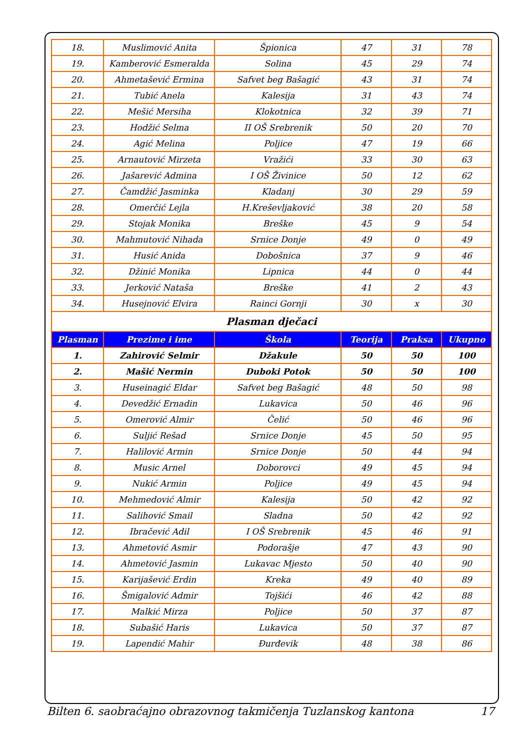| 18. | Muslimović Anita | Špionica | 47 | 31 | 78 |
| 19. | Kamberović Esmeralda | Solina | 45 | 29 | 74 |
| 20. | Ahmetašević Ermina | Safvet beg Bašagić | 43 | 31 | 74 |
| 21. | Tubić Anela | Kalesija | 31 | 43 | 74 |
| 22. | Mešić Mersiha | Klokotnica | 32 | 39 | 71 |
| 23. | Hodžić Selma | II OŠ Srebrenik | 50 | 20 | 70 |
| 24. | Agić Melina | Poljice | 47 | 19 | 66 |
| 25. | Arnautović Mirzeta | Vražići | 33 | 30 | 63 |
| 26. | Jašarević Admina | I OŠ Živinice | 50 | 12 | 62 |
| 27. | Čamdžić Jasminka | Kladanj | 30 | 29 | 59 |
| 28. | Omerčić Lejla | H.Kreševljaković | 38 | 20 | 58 |
| 29. | Stojak Monika | Breške | 45 | 9 | 54 |
| 30. | Mahmutović Nihada | Srnice Donje | 49 | 0 | 49 |
| 31. | Husić Anida | Dobošnica | 37 | 9 | 46 |
| 32. | Džinić Monika | Lipnica | 44 | 0 | 44 |
| 33. | Jerković Nataša | Breške | 41 | 2 | 43 |
| 34. | Husejnović Elvira | Rainci Gornji | 30 | x | 30 |
| Plasman dječaci | | | | | |
| Plasman | Prezime i ime | Škola | Teorija | Praksa | Ukupno |
| 1. | Zahirović Selmir | Džakule | 50 | 50 | 100 |
| 2. | Mašić Nermin | Duboki Potok | 50 | 50 | 100 |
| 3. | Huseinagić Eldar | Safvet beg Bašagić | 48 | 50 | 98 |
| 4. | Devedžić Ernadin | Lukavica | 50 | 46 | 96 |
| 5. | Omerović Almir | Čelić | 50 | 46 | 96 |
| 6. | Suljić Rešad | Srnice Donje | 45 | 50 | 95 |
| 7. | Halilović Armin | Srnice Donje | 50 | 44 | 94 |
| 8. | Music Arnel | Doborovci | 49 | 45 | 94 |
| 9. | Nukić Armin | Poljice | 49 | 45 | 94 |
| 10. | Mehmedović Almir | Kalesija | 50 | 42 | 92 |
| 11. | Salihović Smail | Sladna | 50 | 42 | 92 |
| 12. | Ibračević Adil | I OŠ Srebrenik | 45 | 46 | 91 |
| 13. | Ahmetović Asmir | Podorašje | 47 | 43 | 90 |
| 14. | Ahmetović Jasmin | Lukavac Mjesto | 50 | 40 | 90 |
| 15. | Karijašević Erdin | Kreka | 49 | 40 | 89 |
| 16. | Šmigalović Admir | Tojšići | 46 | 42 | 88 |
| 17. | Malkić Mirza | Poljice | 50 | 37 | 87 |
| 18. | Subašić Haris | Lukavica | 50 | 37 | 87 |
| 19. | Lapendić Mahir | Đurđevik | 48 | 38 | 86 |
Bilten 6. saobraćajno obrazovnog takmičenja Tuzlanskog kantona 17